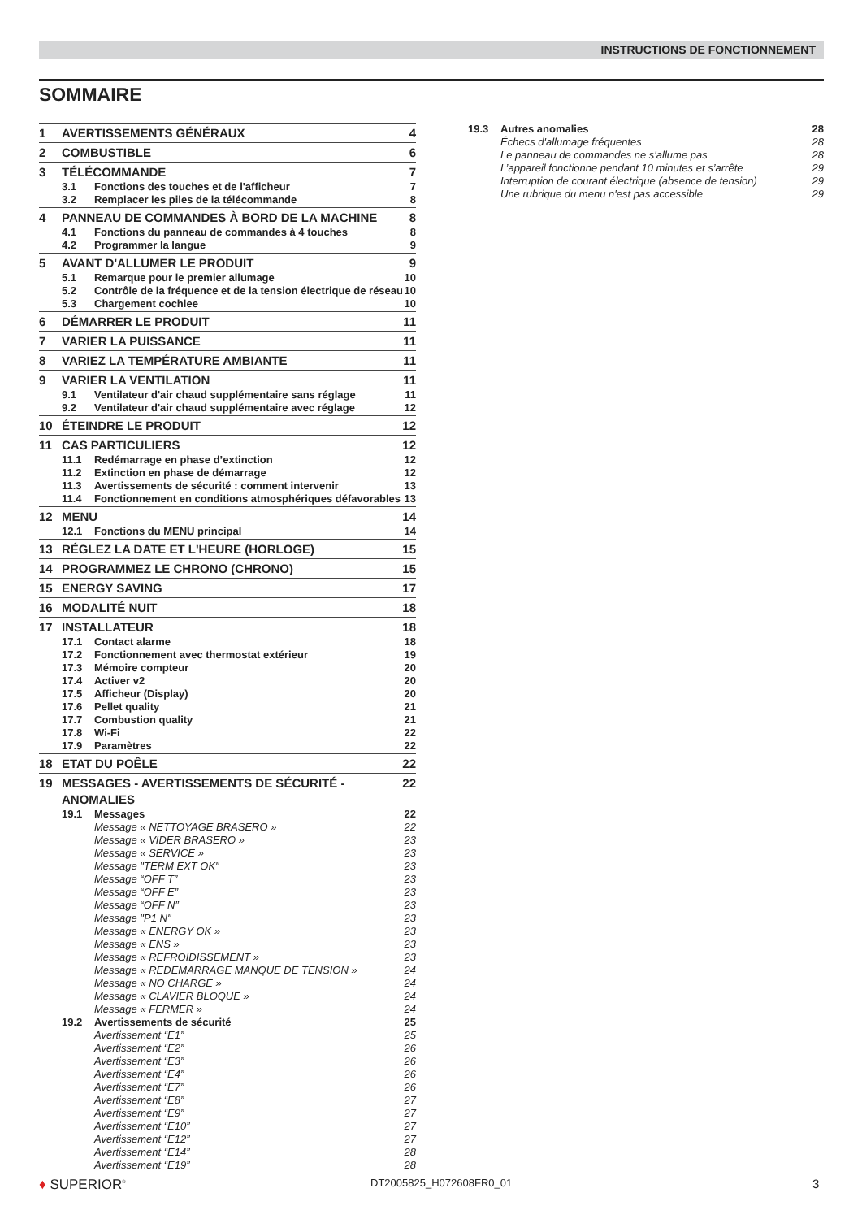INSTRUCTIONS DE FONCTIONNEMENT
SOMMAIRE
1 AVERTISSEMENTS GÉNÉRAUX 4
2 COMBUSTIBLE 6
3 TÉLÉCOMMANDE 7
3.1 Fonctions des touches et de l'afficheur 7
3.2 Remplacer les piles de la télécommande 8
4 PANNEAU DE COMMANDES À BORD DE LA MACHINE 8
4.1 Fonctions du panneau de commandes à 4 touches 8
4.2 Programmer la langue 9
5 AVANT D'ALLUMER LE PRODUIT 9
5.1 Remarque pour le premier allumage 10
5.2 Contrôle de la fréquence et de la tension électrique de réseau 10
5.3 Chargement cochlee 10
6 DÉMARRER LE PRODUIT 11
7 VARIER LA PUISSANCE 11
8 VARIEZ LA TEMPÉRATURE AMBIANTE 11
9 VARIER LA VENTILATION 11
9.1 Ventilateur d'air chaud supplémentaire sans réglage 11
9.2 Ventilateur d'air chaud supplémentaire avec réglage 12
10 ÉTEINDRE LE PRODUIT 12
11 CAS PARTICULIERS 12
11.1 Redémarrage en phase d’extinction 12
11.2 Extinction en phase de démarrage 12
11.3 Avertissements de sécurité : comment intervenir 13
11.4 Fonctionnement en conditions atmosphériques défavorables 13
12 MENU 14
12.1 Fonctions du MENU principal 14
13 RÉGLEZ LA DATE ET L'HEURE (HORLOGE) 15
14 PROGRAMMEZ LE CHRONO (CHRONO) 15
15 ENERGY SAVING 17
16 MODALITÉ NUIT 18
17 INSTALLATEUR 18
17.1 Contact alarme 18
17.2 Fonctionnement avec thermostat extérieur 19
17.3 Mémoire compteur 20
17.4 Activer v2 20
17.5 Afficheur (Display) 20
17.6 Pellet quality 21
17.7 Combustion quality 21
17.8 Wi-Fi 22
17.9 Paramètres 22
18 ETAT DU POÊLE 22
19 MESSAGES - AVERTISSEMENTS DE SÉCURITÉ - ANOMALIES 22
19.1 Messages 22
Message « NETTOYAGE BRASERO » 22
Message « VIDER BRASERO » 23
Message « SERVICE » 23
Message "TERM EXT OK" 23
Message “OFF T” 23
Message “OFF E” 23
Message “OFF N” 23
Message "P1 N" 23
Message « ENERGY OK » 23
Message « ENS » 23
Message « REFROIDISSEMENT » 23
Message « REDEMARRAGE MANQUE DE TENSION » 24
Message « NO CHARGE » 24
Message « CLAVIER BLOQUE » 24
Message « FERMER » 24
19.2 Avertissements de sécurité 25
Avertissement “E1” 25
Avertissement “E2” 26
Avertissement “E3” 26
Avertissement “E4” 26
Avertissement “E7” 26
Avertissement “E8” 27
Avertissement “E9” 27
Avertissement “E10” 27
Avertissement “E12” 27
Avertissement “E14” 28
Avertissement “E19” 28
19.3 Autres anomalies 28
Échecs d'allumage fréquentes 28
Le panneau de commandes ne s'allume pas 28
L’appareil fonctionne pendant 10 minutes et s’arrête 29
Interruption de courant électrique (absence de tension) 29
Une rubrique du menu n'est pas accessible 29
♦ SUPERIOR<sup>®</sup> DT2005825_H072608FR0_01 3